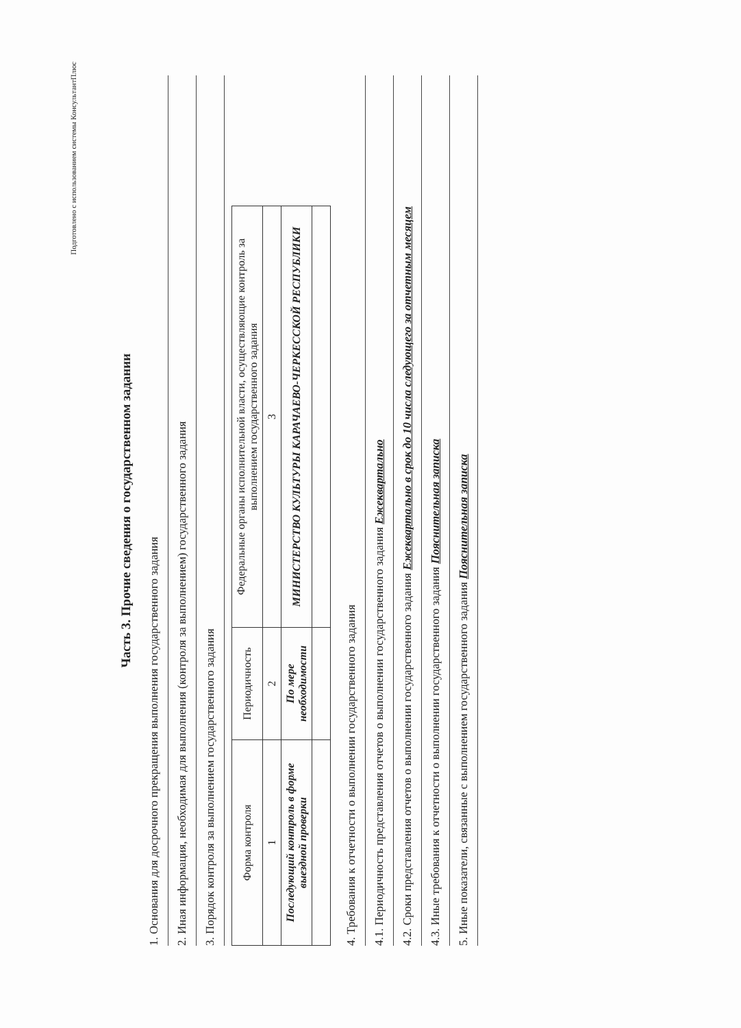Подготовлено с использованием системы КонсультантПлюс
Часть 3. Прочие сведения о государственном задании
1. Основания для досрочного прекращения выполнения государственного задания
2. Иная информация, необходимая для выполнения (контроля за выполнением) государственного задания
3. Порядок контроля за выполнением государственного задания
| Форма контроля | Периодичность | Федеральные органы исполнительной власти, осуществляющие контроль за выполнением государственного задания |
| --- | --- | --- |
| 1 | 2 | 3 |
| Последующий контроль в форме выездной проверки | По мере необходимости | МИНИСТЕРСТВО КУЛЬТУРЫ КАРАЧАЕВО-ЧЕРКЕССКОЙ РЕСПУБЛИКИ |
4. Требования к отчетности о выполнении государственного задания
4.1. Периодичность представления отчетов о выполнении государственного задания Ежеквартально
4.2. Сроки представления отчетов о выполнении государственного задания Ежеквартально в срок до 10 числа следующего за отчетным месяцем
4.3. Иные требования к отчетности о выполнении государственного задания Пояснительная записка
5. Иные показатели, связанные с выполнением государственного задания Пояснительная записка